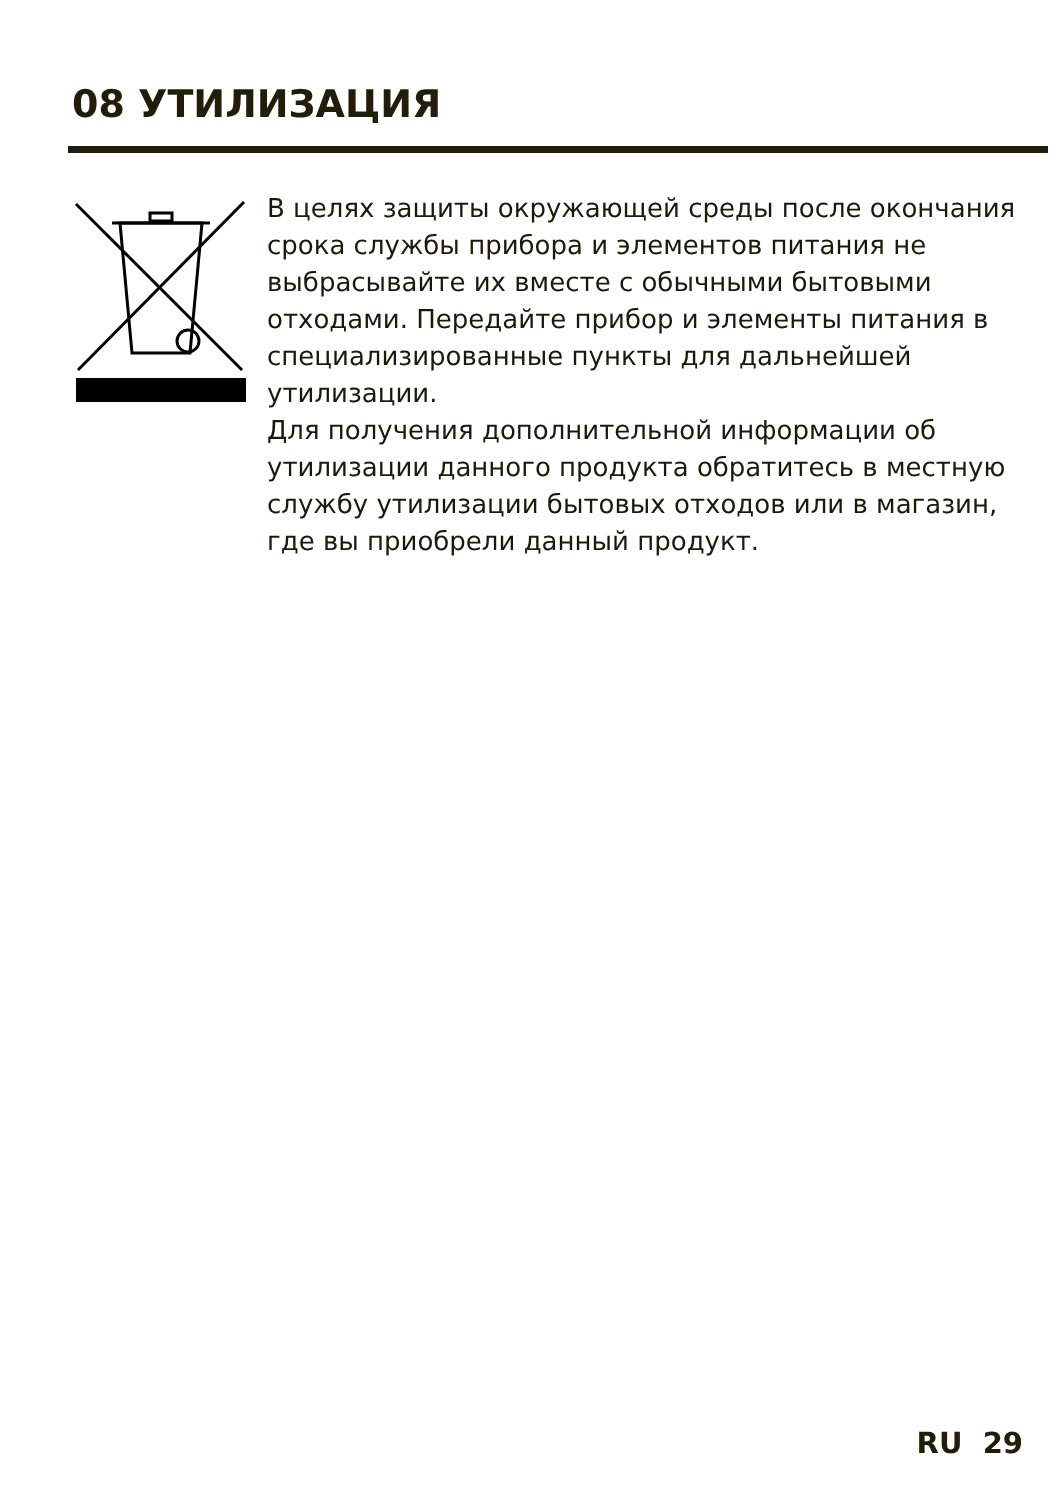08 УТИЛИЗАЦИЯ
В целях защиты окружающей среды после окончания срока службы прибора и элементов питания не выбрасывайте их вместе с обычными бытовыми отходами. Передайте прибор и элементы питания в специализированные пункты для дальнейшей утилизации.
Для получения дополнительной информации об утилизации данного продукта обратитесь в местную службу утилизации бытовых отходов или в магазин, где вы приобрели данный продукт.
RU 29